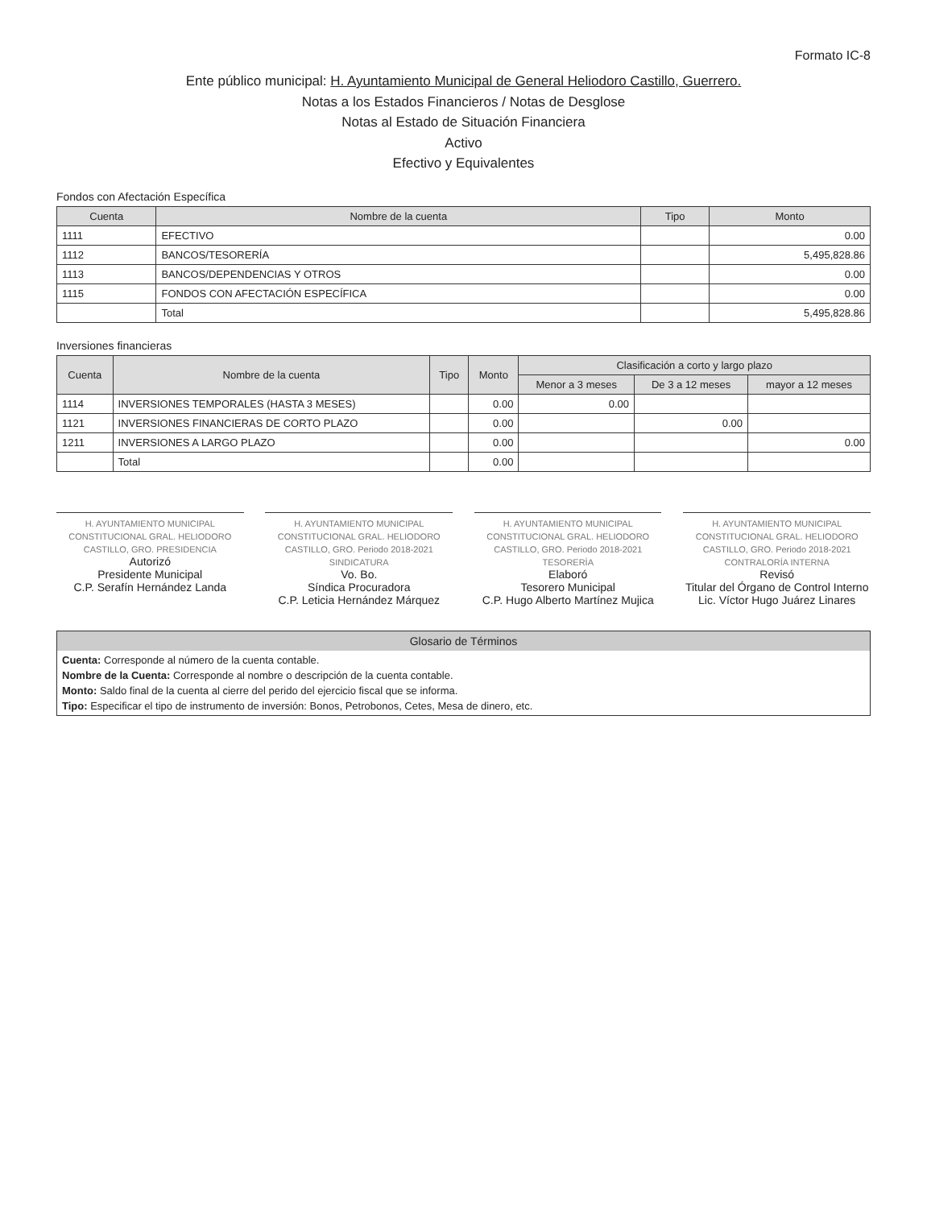Formato IC-8
Ente público municipal: H. Ayuntamiento Municipal de General Heliodoro Castillo, Guerrero.
Notas a los Estados Financieros / Notas de Desglose
Notas al Estado de Situación Financiera
Activo
Efectivo y Equivalentes
Fondos con Afectación Específica
| Cuenta | Nombre de la cuenta | Tipo | Monto |
| --- | --- | --- | --- |
| 1111 | EFECTIVO | | 0.00 |
| 1112 | BANCOS/TESORERÍA | | 5,495,828.86 |
| 1113 | BANCOS/DEPENDENCIAS Y OTROS | | 0.00 |
| 1115 | FONDOS CON AFECTACIÓN ESPECÍFICA | | 0.00 |
| | Total | | 5,495,828.86 |
Inversiones financieras
| Cuenta | Nombre de la cuenta | Tipo | Monto | Clasificación a corto y largo plazo | | |
| --- | --- | --- | --- | --- | --- | --- |
| | | | | Menor a 3 meses | De 3 a 12 meses | mayor a 12 meses |
| 1114 | INVERSIONES TEMPORALES (HASTA 3 MESES) | | 0.00 | 0.00 | | |
| 1121 | INVERSIONES FINANCIERAS DE CORTO PLAZO | | 0.00 | | 0.00 | |
| 1211 | INVERSIONES A LARGO PLAZO | | 0.00 | | | 0.00 |
| | Total | | 0.00 | | | |
H. AYUNTAMIENTO MUNICIPAL CONSTITUCIONAL GRAL. HELIODORO CASTILLO, GRO. PRESIDENCIA
Autorizó
Presidente Municipal
C.P. Serafín Hernández Landa
H. AYUNTAMIENTO MUNICIPAL CONSTITUCIONAL GRAL. HELIODORO CASTILLO, GRO. Periodo 2018-2021 SINDICATURA
Vo. Bo.
Síndica Procuradora
C.P. Leticia Hernández Márquez
H. AYUNTAMIENTO MUNICIPAL CONSTITUCIONAL GRAL. HELIODORO CASTILLO, GRO. Periodo 2018-2021 TESORERÍA
Elaboró
Tesorero Municipal
C.P. Hugo Alberto Martínez Mujica
H. AYUNTAMIENTO MUNICIPAL CONSTITUCIONAL GRAL. HELIODORO CASTILLO, GRO. Periodo 2018-2021 CONTRALORÍA INTERNA
Revisó
Titular del Órgano de Control Interno
Lic. Víctor Hugo Juárez Linares
Glosario de Términos
Cuenta: Corresponde al número de la cuenta contable.
Nombre de la Cuenta: Corresponde al nombre o descripción de la cuenta contable.
Monto: Saldo final de la cuenta al cierre del perido del ejercicio fiscal que se informa.
Tipo: Especificar el tipo de instrumento de inversión: Bonos, Petrobonos, Cetes, Mesa de dinero, etc.